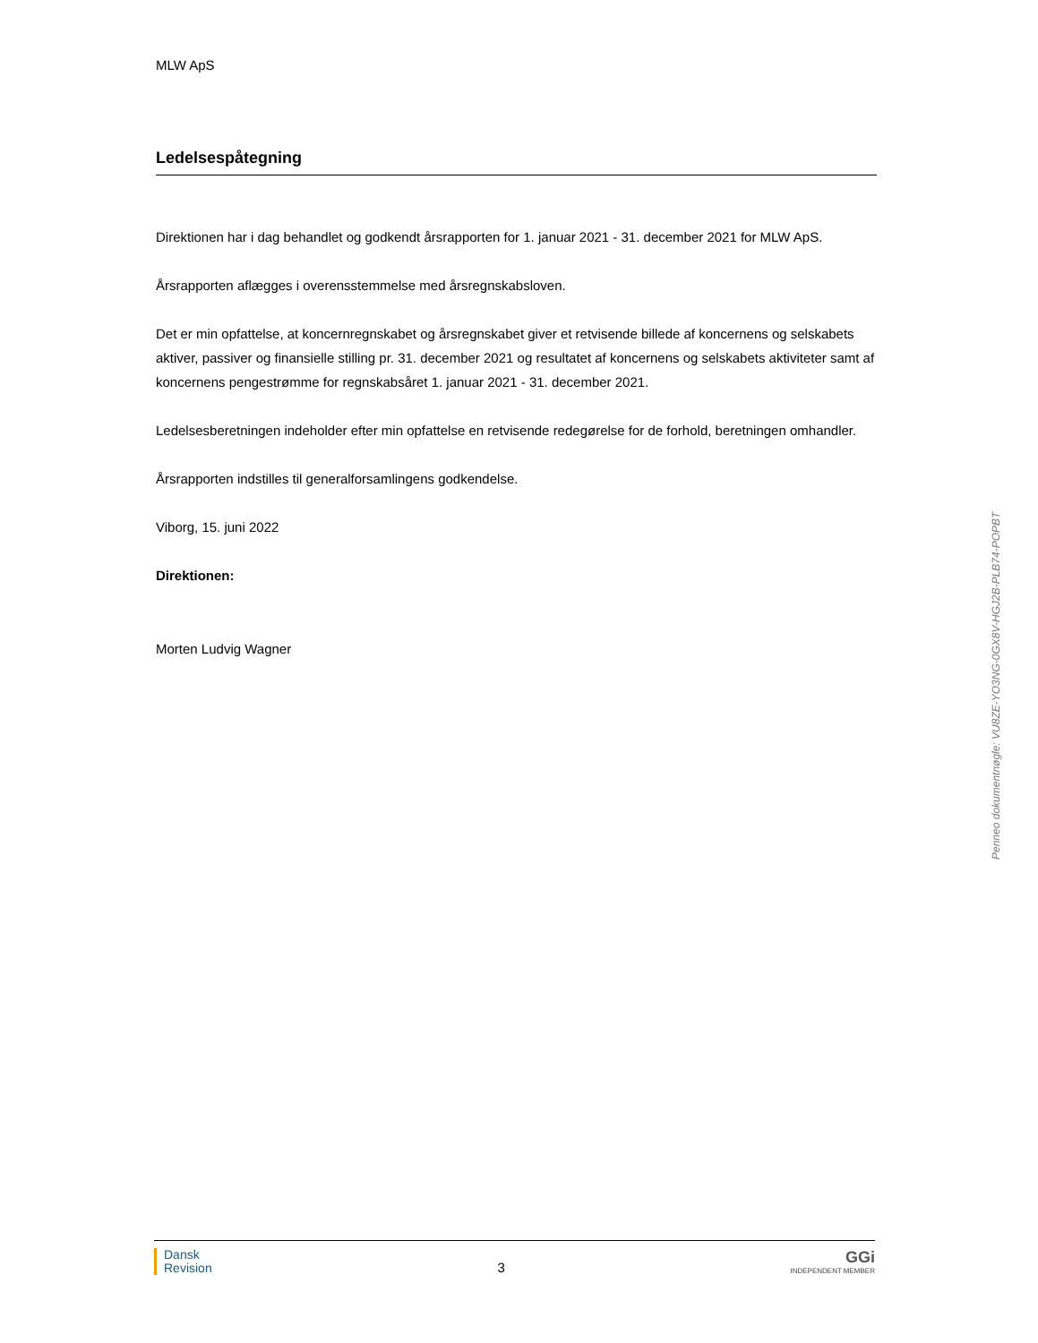MLW ApS
Ledelsespåtegning
Direktionen har i dag behandlet og godkendt årsrapporten for 1. januar 2021 - 31. december 2021 for MLW ApS.
Årsrapporten aflægges i overensstemmelse med årsregnskabsloven.
Det er min opfattelse, at koncernregnskabet og årsregnskabet giver et retvisende billede af koncernens og selskabets aktiver, passiver og finansielle stilling pr. 31. december 2021 og resultatet af koncernens og selskabets aktiviteter samt af koncernens pengestrømme for regnskabsåret 1. januar 2021 - 31. december 2021.
Ledelsesberetningen indeholder efter min opfattelse en retvisende redegørelse for de forhold, beretningen omhandler.
Årsrapporten indstilles til generalforsamlingens godkendelse.
Viborg, 15. juni 2022
Direktionen:
Morten Ludvig Wagner
Penneo dokumentnøgle: VU8ZE-YO3NG-0GX8V-HGJ2B-PLB74-POPBT
Dansk
Revision
3
GGi
INDEPENDENT MEMBER